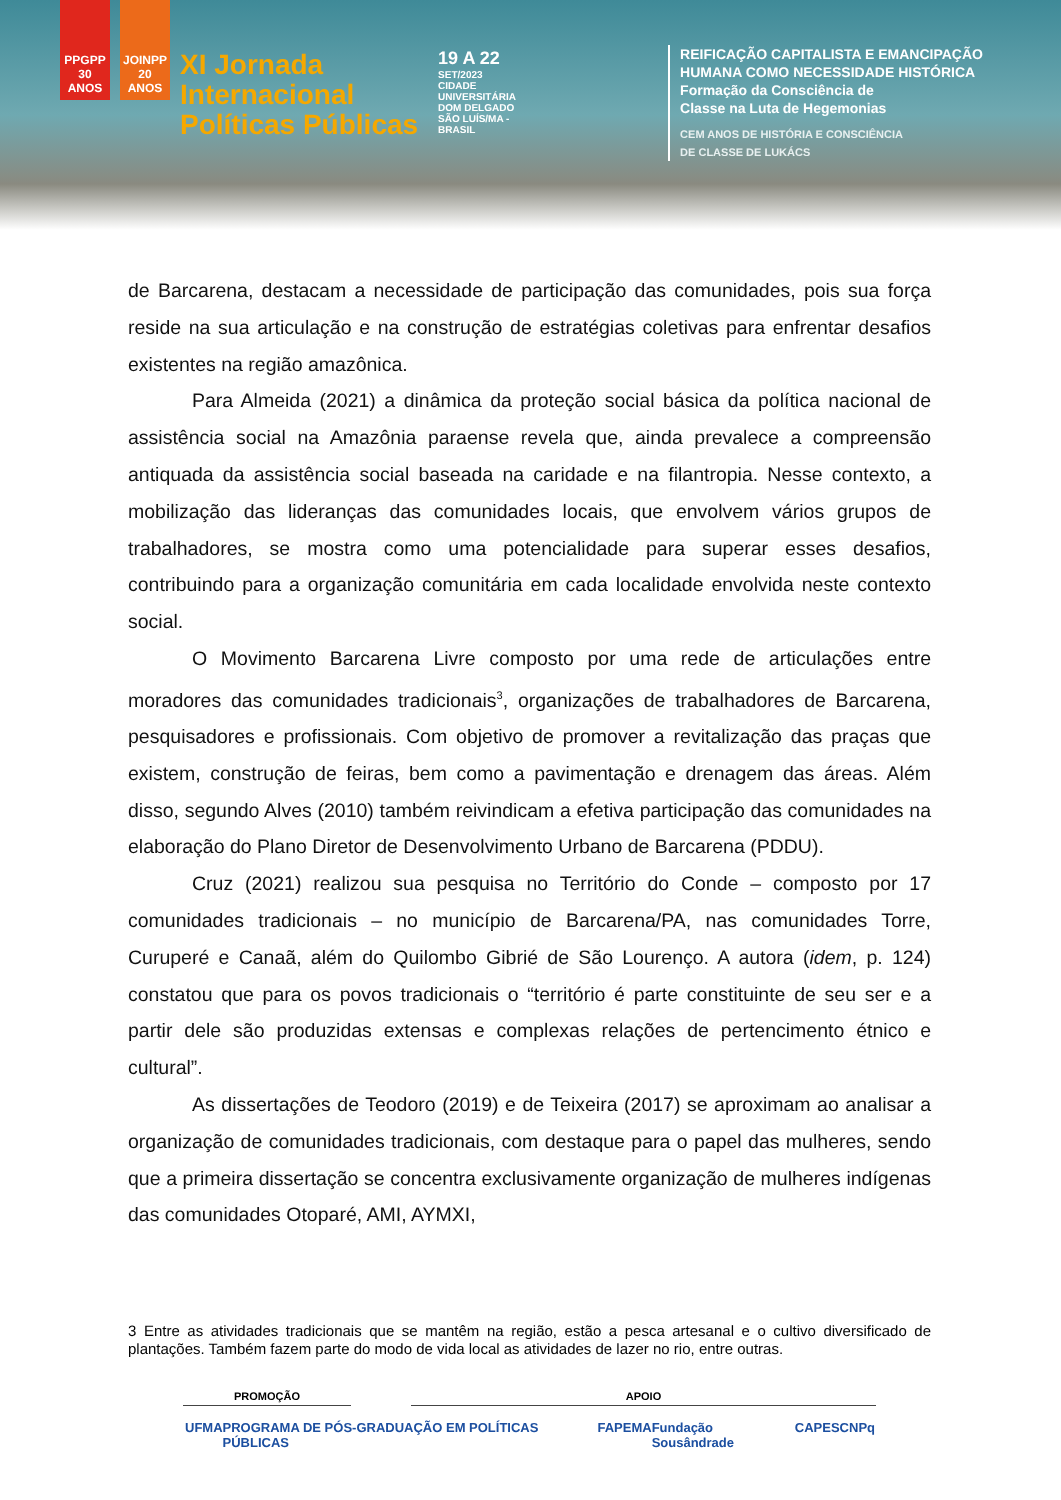PPGPP 30 ANOS
JOINPP 20 ANOS
XI Jornada
Internacional
Políticas Públicas
19 A 22
SET/2023
CIDADE UNIVERSITÁRIA DOM DELGADO SÃO LUÍS/MA - BRASIL
REIFICAÇÃO CAPITALISTA E EMANCIPAÇÃO
HUMANA COMO NECESSIDADE HISTÓRICA
Formação da Consciência de
Classe na Luta de Hegemonias
CEM ANOS DE HISTÓRIA E CONSCIÊNCIA
DE CLASSE DE LUKÁCS
de Barcarena, destacam a necessidade de participação das comunidades, pois sua força reside na sua articulação e na construção de estratégias coletivas para enfrentar desafios existentes na região amazônica.
Para Almeida (2021) a dinâmica da proteção social básica da política nacional de assistência social na Amazônia paraense revela que, ainda prevalece a compreensão antiquada da assistência social baseada na caridade e na filantropia. Nesse contexto, a mobilização das lideranças das comunidades locais, que envolvem vários grupos de trabalhadores, se mostra como uma potencialidade para superar esses desafios, contribuindo para a organização comunitária em cada localidade envolvida neste contexto social.
O Movimento Barcarena Livre composto por uma rede de articulações entre moradores das comunidades tradicionais<sup>3</sup>, organizações de trabalhadores de Barcarena, pesquisadores e profissionais. Com objetivo de promover a revitalização das praças que existem, construção de feiras, bem como a pavimentação e drenagem das áreas. Além disso, segundo Alves (2010) também reivindicam a efetiva participação das comunidades na elaboração do Plano Diretor de Desenvolvimento Urbano de Barcarena (PDDU).
Cruz (2021) realizou sua pesquisa no Território do Conde – composto por 17 comunidades tradicionais – no município de Barcarena/PA, nas comunidades Torre, Curuperé e Canaã, além do Quilombo Gibrié de São Lourenço. A autora (idem, p. 124) constatou que para os povos tradicionais o “território é parte constituinte de seu ser e a partir dele são produzidas extensas e complexas relações de pertencimento étnico e cultural”.
As dissertações de Teodoro (2019) e de Teixeira (2017) se aproximam ao analisar a organização de comunidades tradicionais, com destaque para o papel das mulheres, sendo que a primeira dissertação se concentra exclusivamente organização de mulheres indígenas das comunidades Otoparé, AMI, AYMXI,
3 Entre as atividades tradicionais que se mantêm na região, estão a pesca artesanal e o cultivo diversificado de plantações. Também fazem parte do modo de vida local as atividades de lazer no rio, entre outras.
PROMOÇÃO APOIO
UFMA PROGRAMA DE PÓS-GRADUAÇÃO EM POLÍTICAS PÚBLICAS FAPEMA Fundação Sousândrade CAPES CNPq